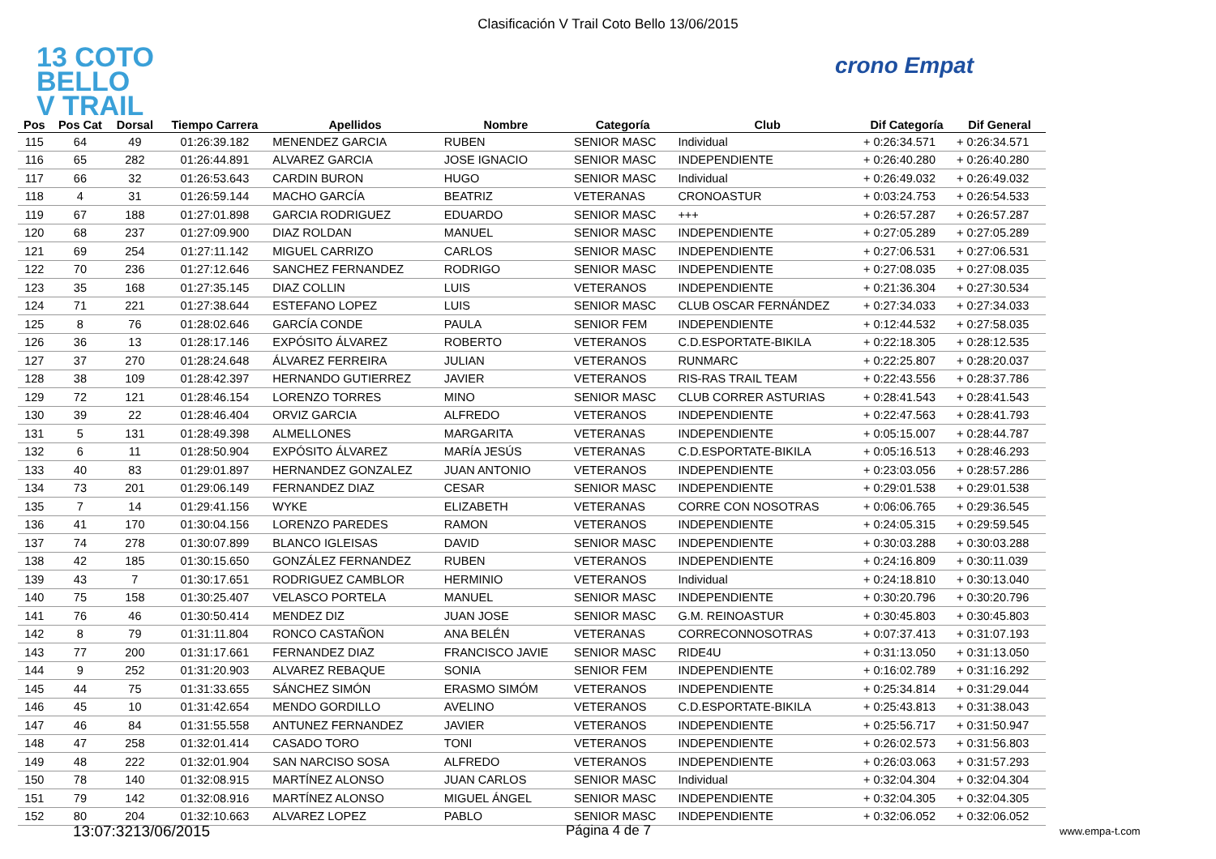Clasificación V Trail Coto Bello 13/06/2015
13 COTO
BELLO
V TRAIL
crono Empat
| Pos | Pos Cat | Dorsal | Tiempo Carrera | Apellidos | Nombre | Categoría | Club | Dif Categoría | Dif General |
| --- | --- | --- | --- | --- | --- | --- | --- | --- | --- |
| 115 | 64 | 49 | 01:26:39.182 | MENENDEZ GARCIA | RUBEN | SENIOR MASC | Individual | + 0:26:34.571 | + 0:26:34.571 |
| 116 | 65 | 282 | 01:26:44.891 | ALVAREZ GARCIA | JOSE IGNACIO | SENIOR MASC | INDEPENDIENTE | + 0:26:40.280 | + 0:26:40.280 |
| 117 | 66 | 32 | 01:26:53.643 | CARDIN BURON | HUGO | SENIOR MASC | Individual | + 0:26:49.032 | + 0:26:49.032 |
| 118 | 4 | 31 | 01:26:59.144 | MACHO GARCÍA | BEATRIZ | VETERANAS | CRONOASTUR | + 0:03:24.753 | + 0:26:54.533 |
| 119 | 67 | 188 | 01:27:01.898 | GARCIA RODRIGUEZ | EDUARDO | SENIOR MASC | +++ | + 0:26:57.287 | + 0:26:57.287 |
| 120 | 68 | 237 | 01:27:09.900 | DIAZ ROLDAN | MANUEL | SENIOR MASC | INDEPENDIENTE | + 0:27:05.289 | + 0:27:05.289 |
| 121 | 69 | 254 | 01:27:11.142 | MIGUEL CARRIZO | CARLOS | SENIOR MASC | INDEPENDIENTE | + 0:27:06.531 | + 0:27:06.531 |
| 122 | 70 | 236 | 01:27:12.646 | SANCHEZ FERNANDEZ | RODRIGO | SENIOR MASC | INDEPENDIENTE | + 0:27:08.035 | + 0:27:08.035 |
| 123 | 35 | 168 | 01:27:35.145 | DIAZ COLLIN | LUIS | VETERANOS | INDEPENDIENTE | + 0:21:36.304 | + 0:27:30.534 |
| 124 | 71 | 221 | 01:27:38.644 | ESTEFANO LOPEZ | LUIS | SENIOR MASC | CLUB OSCAR FERNÁNDEZ | + 0:27:34.033 | + 0:27:34.033 |
| 125 | 8 | 76 | 01:28:02.646 | GARCÍA CONDE | PAULA | SENIOR FEM | INDEPENDIENTE | + 0:12:44.532 | + 0:27:58.035 |
| 126 | 36 | 13 | 01:28:17.146 | EXPÓSITO ÁLVAREZ | ROBERTO | VETERANOS | C.D.ESPORTATE-BIKILA | + 0:22:18.305 | + 0:28:12.535 |
| 127 | 37 | 270 | 01:28:24.648 | ÁLVAREZ FERREIRA | JULIAN | VETERANOS | RUNMARC | + 0:22:25.807 | + 0:28:20.037 |
| 128 | 38 | 109 | 01:28:42.397 | HERNANDO GUTIERREZ | JAVIER | VETERANOS | RIS-RAS TRAIL TEAM | + 0:22:43.556 | + 0:28:37.786 |
| 129 | 72 | 121 | 01:28:46.154 | LORENZO TORRES | MINO | SENIOR MASC | CLUB CORRER ASTURIAS | + 0:28:41.543 | + 0:28:41.543 |
| 130 | 39 | 22 | 01:28:46.404 | ORVIZ GARCIA | ALFREDO | VETERANOS | INDEPENDIENTE | + 0:22:47.563 | + 0:28:41.793 |
| 131 | 5 | 131 | 01:28:49.398 | ALMELLONES | MARGARITA | VETERANAS | INDEPENDIENTE | + 0:05:15.007 | + 0:28:44.787 |
| 132 | 6 | 11 | 01:28:50.904 | EXPÓSITO ÁLVAREZ | MARÍA JESÚS | VETERANAS | C.D.ESPORTATE-BIKILA | + 0:05:16.513 | + 0:28:46.293 |
| 133 | 40 | 83 | 01:29:01.897 | HERNANDEZ GONZALEZ | JUAN ANTONIO | VETERANOS | INDEPENDIENTE | + 0:23:03.056 | + 0:28:57.286 |
| 134 | 73 | 201 | 01:29:06.149 | FERNANDEZ DIAZ | CESAR | SENIOR MASC | INDEPENDIENTE | + 0:29:01.538 | + 0:29:01.538 |
| 135 | 7 | 14 | 01:29:41.156 | WYKE | ELIZABETH | VETERANAS | CORRE CON NOSOTRAS | + 0:06:06.765 | + 0:29:36.545 |
| 136 | 41 | 170 | 01:30:04.156 | LORENZO PAREDES | RAMON | VETERANOS | INDEPENDIENTE | + 0:24:05.315 | + 0:29:59.545 |
| 137 | 74 | 278 | 01:30:07.899 | BLANCO IGLEISAS | DAVID | SENIOR MASC | INDEPENDIENTE | + 0:30:03.288 | + 0:30:03.288 |
| 138 | 42 | 185 | 01:30:15.650 | GONZÁLEZ FERNANDEZ | RUBEN | VETERANOS | INDEPENDIENTE | + 0:24:16.809 | + 0:30:11.039 |
| 139 | 43 | 7 | 01:30:17.651 | RODRIGUEZ CAMBLOR | HERMINIO | VETERANOS | Individual | + 0:24:18.810 | + 0:30:13.040 |
| 140 | 75 | 158 | 01:30:25.407 | VELASCO PORTELA | MANUEL | SENIOR MASC | INDEPENDIENTE | + 0:30:20.796 | + 0:30:20.796 |
| 141 | 76 | 46 | 01:30:50.414 | MENDEZ DIZ | JUAN JOSE | SENIOR MASC | G.M. REINOASTUR | + 0:30:45.803 | + 0:30:45.803 |
| 142 | 8 | 79 | 01:31:11.804 | RONCO CASTAÑON | ANA BELÉN | VETERANAS | CORRECONNOSOTRAS | + 0:07:37.413 | + 0:31:07.193 |
| 143 | 77 | 200 | 01:31:17.661 | FERNANDEZ DIAZ | FRANCISCO JAVIE | SENIOR MASC | RIDE4U | + 0:31:13.050 | + 0:31:13.050 |
| 144 | 9 | 252 | 01:31:20.903 | ALVAREZ REBAQUE | SONIA | SENIOR FEM | INDEPENDIENTE | + 0:16:02.789 | + 0:31:16.292 |
| 145 | 44 | 75 | 01:31:33.655 | SÁNCHEZ SIMÓN | ERASMO SIMÓM | VETERANOS | INDEPENDIENTE | + 0:25:34.814 | + 0:31:29.044 |
| 146 | 45 | 10 | 01:31:42.654 | MENDO GORDILLO | AVELINO | VETERANOS | C.D.ESPORTATE-BIKILA | + 0:25:43.813 | + 0:31:38.043 |
| 147 | 46 | 84 | 01:31:55.558 | ANTUNEZ FERNANDEZ | JAVIER | VETERANOS | INDEPENDIENTE | + 0:25:56.717 | + 0:31:50.947 |
| 148 | 47 | 258 | 01:32:01.414 | CASADO TORO | TONI | VETERANOS | INDEPENDIENTE | + 0:26:02.573 | + 0:31:56.803 |
| 149 | 48 | 222 | 01:32:01.904 | SAN NARCISO SOSA | ALFREDO | VETERANOS | INDEPENDIENTE | + 0:26:03.063 | + 0:31:57.293 |
| 150 | 78 | 140 | 01:32:08.915 | MARTÍNEZ ALONSO | JUAN CARLOS | SENIOR MASC | Individual | + 0:32:04.304 | + 0:32:04.304 |
| 151 | 79 | 142 | 01:32:08.916 | MARTÍNEZ ALONSO | MIGUEL ÁNGEL | SENIOR MASC | INDEPENDIENTE | + 0:32:04.305 | + 0:32:04.305 |
| 152 | 80 | 204 | 01:32:10.663 | ALVAREZ LOPEZ | PABLO | SENIOR MASC | INDEPENDIENTE | + 0:32:06.052 | + 0:32:06.052 |
13:07:3213/06/2015 Página 4 de 7 www.empa-t.com